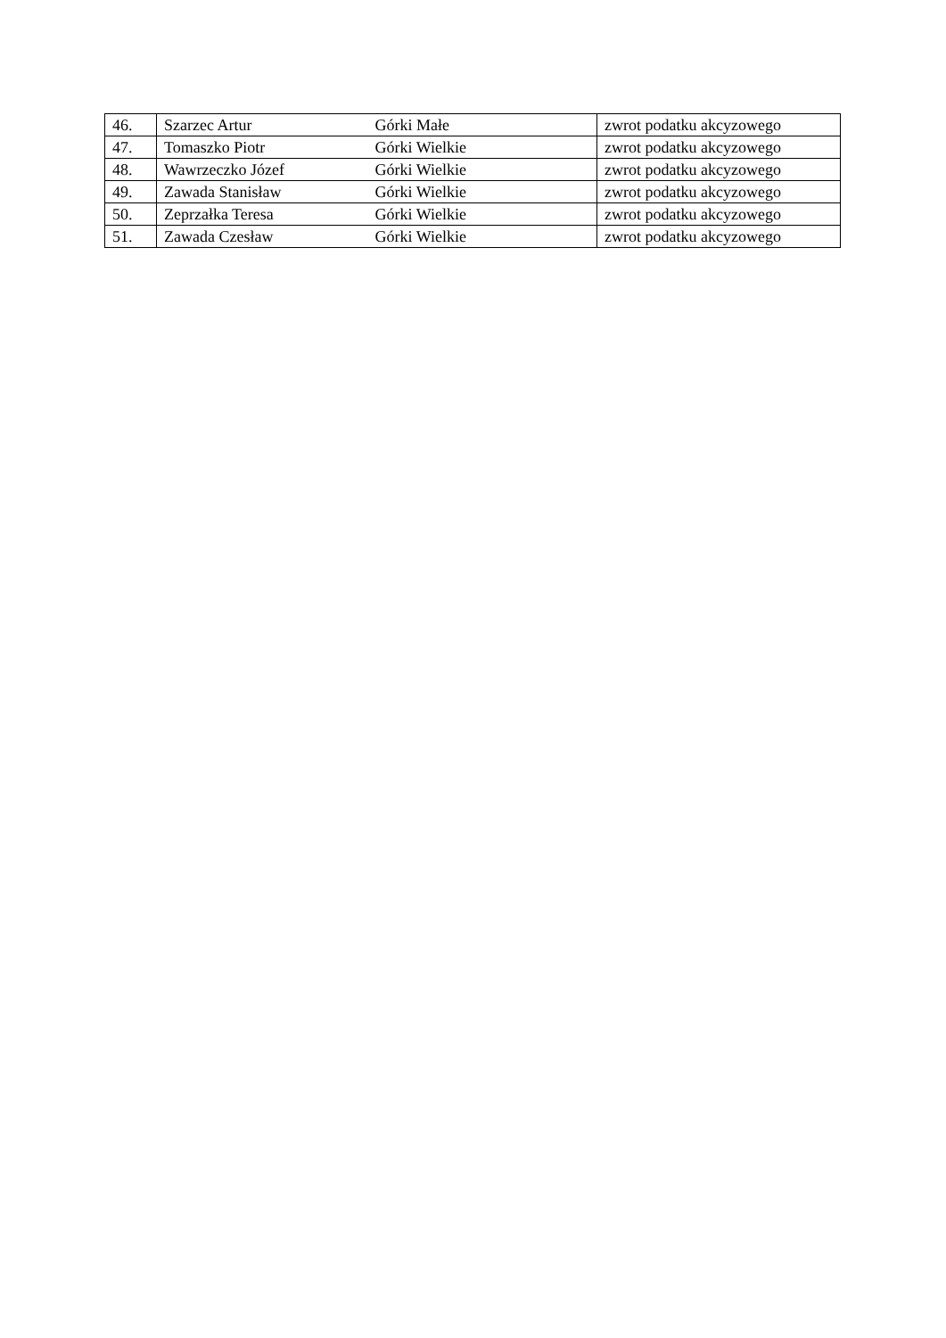| 46. | Szarzec Artur Górki Małe | zwrot podatku akcyzowego |
| 47. | Tomaszko Piotr Górki Wielkie | zwrot podatku akcyzowego |
| 48. | Wawrzeczko Józef Górki Wielkie | zwrot podatku akcyzowego |
| 49. | Zawada Stanisław Górki Wielkie | zwrot podatku akcyzowego |
| 50. | Zeprzałka Teresa Górki Wielkie | zwrot podatku akcyzowego |
| 51. | Zawada Czesław Górki Wielkie | zwrot podatku akcyzowego |